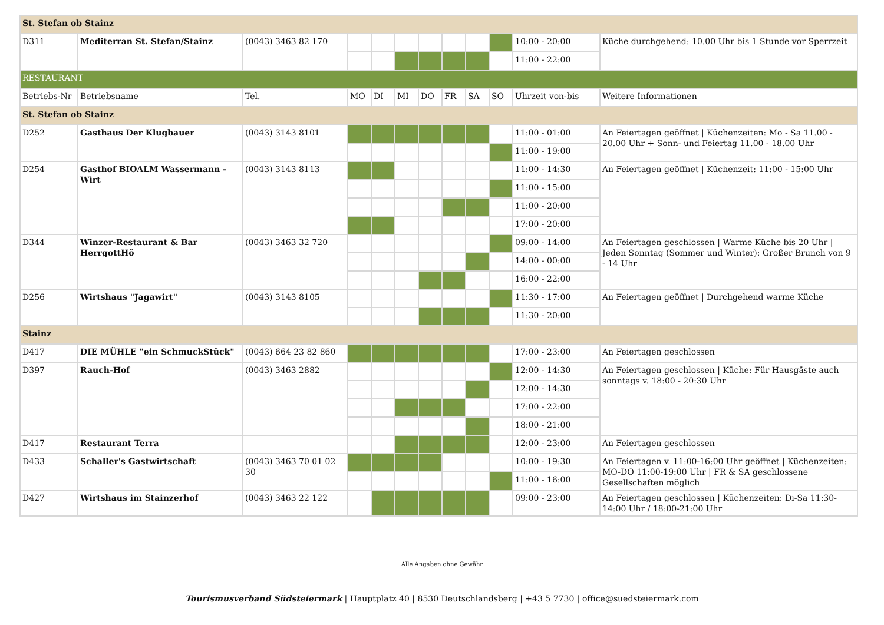| St. Stefan ob Stainz | | | | | | | | | | | |
| D311 | Mediterran St. Stefan/Stainz | (0043) 3463 82 170 | | | | | | | | 10:00 - 20:00 | Küche durchgehend: 10.00 Uhr bis 1 Stunde vor Sperrzeit |
| | | | | | | | | | | 11:00 - 22:00 | |
| RESTAURANT | | | | | | | | | | | |
| Betriebs-Nr | Betriebsname | Tel. | MO | DI | MI | DO | FR | SA | SO | Uhrzeit von-bis | Weitere Informationen |
| St. Stefan ob Stainz | | | | | | | | | | | |
| D252 | Gasthaus Der Klugbauer | (0043) 3143 8101 | | | | | | | | 11:00 - 01:00 | An Feiertagen geöffnet / Küchenzeiten: Mo - Sa 11.00 - 20.00 Uhr + Sonn- und Feiertag 11.00 - 18.00 Uhr |
| | | | | | | | | | | 11:00 - 19:00 | |
| D254 | Gasthof BIOALM Wassermann - Wirt | (0043) 3143 8113 | | | | | | | | 11:00 - 14:30 | An Feiertagen geöffnet / Küchenzeit: 11:00 - 15:00 Uhr |
| | | | | | | | | | | 11:00 - 15:00 | |
| | | | | | | | | | | 11:00 - 20:00 | |
| | | | | | | | | | | 17:00 - 20:00 | |
| D344 | Winzer-Restaurant & Bar HerrgottHö | (0043) 3463 32 720 | | | | | | | | 09:00 - 14:00 | An Feiertagen geschlossen / Warme Küche bis 20 Uhr / Jeden Sonntag (Sommer und Winter): Großer Brunch von 9 - 14 Uhr |
| | | | | | | | | | | 14:00 - 00:00 | |
| | | | | | | | | | | 16:00 - 22:00 | |
| D256 | Wirtshaus "Jagawirt" | (0043) 3143 8105 | | | | | | | | 11:30 - 17:00 | An Feiertagen geöffnet / Durchgehend warme Küche |
| | | | | | | | | | | 11:30 - 20:00 | |
| Stainz | | | | | | | | | | | |
| D417 | DIE MÜHLE "ein SchmuckStück" | (0043) 664 23 82 860 | | | | | | | | 17:00 - 23:00 | An Feiertagen geschlossen |
| D397 | Rauch-Hof | (0043) 3463 2882 | | | | | | | | 12:00 - 14:30 | An Feiertagen geschlossen / Küche: Für Hausgäste auch sonntags v. 18:00 - 20:30 Uhr |
| | | | | | | | | | | 12:00 - 14:30 | |
| | | | | | | | | | | 17:00 - 22:00 | |
| | | | | | | | | | | 18:00 - 21:00 | |
| D417 | Restaurant Terra | | | | | | | | | 12:00 - 23:00 | An Feiertagen geschlossen |
| D433 | Schaller's Gastwirtschaft | (0043) 3463 70 01 02 30 | | | | | | | | 10:00 - 19:30 | An Feiertagen v. 11:00-16:00 Uhr geöffnet / Küchenzeiten: MO-DO 11:00-19:00 Uhr / FR & SA geschlossene Gesellschaften möglich |
| | | | | | | | | | | 11:00 - 16:00 | |
| D427 | Wirtshaus im Stainzerhof | (0043) 3463 22 122 | | | | | | | | 09:00 - 23:00 | An Feiertagen geschlossen / Küchenzeiten: Di-Sa 11:30-14:00 Uhr / 18:00-21:00 Uhr |
Alle Angaben ohne Gewähr
Tourismusverband Südsteiermark | Hauptplatz 40 | 8530 Deutschlandsberg | +43 5 7730 | office@suedsteiermark.com